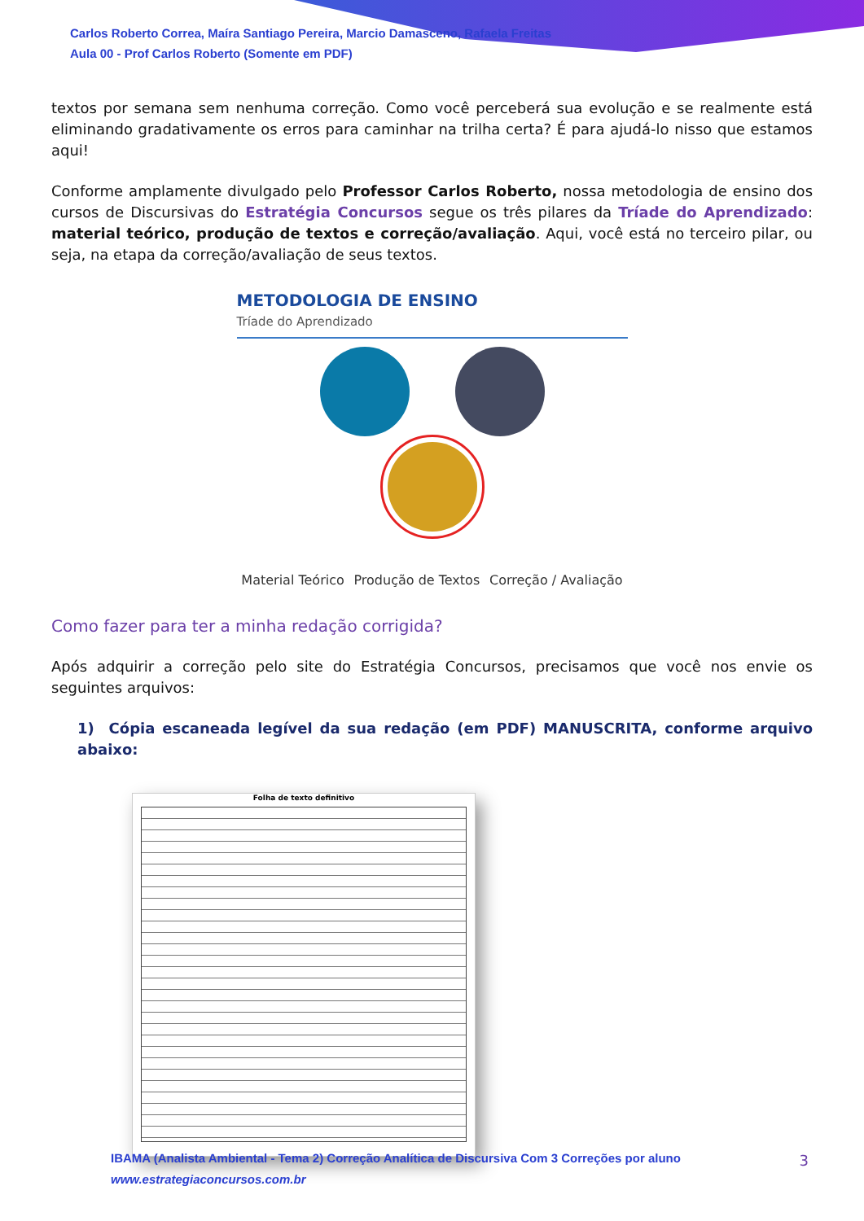Carlos Roberto Correa, Maíra Santiago Pereira, Marcio Damasceno, Rafaela Freitas
Aula 00 - Prof Carlos Roberto (Somente em PDF)
textos por semana sem nenhuma correção. Como você perceberá sua evolução e se realmente está eliminando gradativamente os erros para caminhar na trilha certa? É para ajudá-lo nisso que estamos aqui!
Conforme amplamente divulgado pelo Professor Carlos Roberto, nossa metodologia de ensino dos cursos de Discursivas do Estratégia Concursos segue os três pilares da Tríade do Aprendizado: material teórico, produção de textos e correção/avaliação. Aqui, você está no terceiro pilar, ou seja, na etapa da correção/avaliação de seus textos.
METODOLOGIA DE ENSINO
Tríade do Aprendizado
Material Teórico Produção de Textos Correção / Avaliação
Como fazer para ter a minha redação corrigida?
Após adquirir a correção pelo site do Estratégia Concursos, precisamos que você nos envie os seguintes arquivos:
1) Cópia escaneada legível da sua redação (em PDF) MANUSCRITA, conforme arquivo abaixo:
Folha de texto definitivo
IBAMA (Analista Ambiental - Tema 2) Correção Analítica de Discursiva Com 3 Correções por aluno
www.estrategiaconcursos.com.br
3